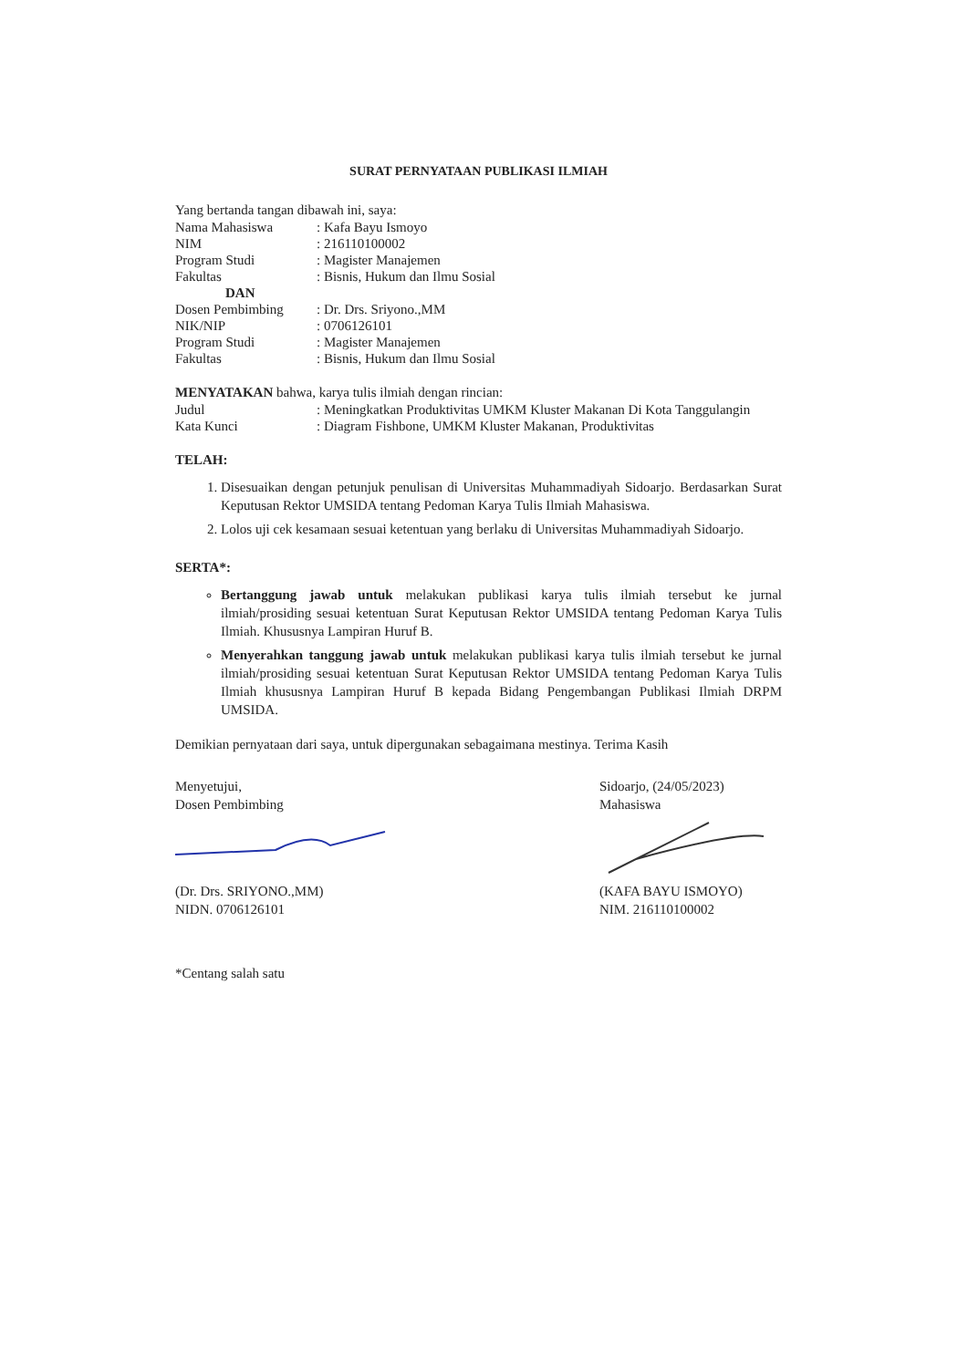SURAT PERNYATAAN PUBLIKASI ILMIAH
Yang bertanda tangan dibawah ini, saya:
Nama Mahasiswa: Kafa Bayu Ismoyo
NIM: 216110100002
Program Studi: Magister Manajemen
Fakultas: Bisnis, Hukum dan Ilmu Sosial
DAN
Dosen Pembimbing: Dr. Drs. Sriyono.,MM
NIK/NIP: 0706126101
Program Studi: Magister Manajemen
Fakultas: Bisnis, Hukum dan Ilmu Sosial
MENYATAKAN bahwa, karya tulis ilmiah dengan rincian:
Judul: Meningkatkan Produktivitas UMKM Kluster Makanan Di Kota Tanggulangin
Kata Kunci: Diagram Fishbone, UMKM Kluster Makanan, Produktivitas
TELAH:
1. Disesuaikan dengan petunjuk penulisan di Universitas Muhammadiyah Sidoarjo. Berdasarkan Surat Keputusan Rektor UMSIDA tentang Pedoman Karya Tulis Ilmiah Mahasiswa.
2. Lolos uji cek kesamaan sesuai ketentuan yang berlaku di Universitas Muhammadiyah Sidoarjo.
SERTA*:
Bertanggung jawab untuk melakukan publikasi karya tulis ilmiah tersebut ke jurnal ilmiah/prosiding sesuai ketentuan Surat Keputusan Rektor UMSIDA tentang Pedoman Karya Tulis Ilmiah. Khususnya Lampiran Huruf B.
Menyerahkan tanggung jawab untuk melakukan publikasi karya tulis ilmiah tersebut ke jurnal ilmiah/prosiding sesuai ketentuan Surat Keputusan Rektor UMSIDA tentang Pedoman Karya Tulis Ilmiah khususnya Lampiran Huruf B kepada Bidang Pengembangan Publikasi Ilmiah DRPM UMSIDA.
Demikian pernyataan dari saya, untuk dipergunakan sebagaimana mestinya. Terima Kasih
Menyetujui,
Dosen Pembimbing
(Dr. Drs. SRIYONO.,MM)
NIDN. 0706126101
Sidoarjo, (24/05/2023)
Mahasiswa
(KAFA BAYU ISMOYO)
NIM. 216110100002
*Centang salah satu